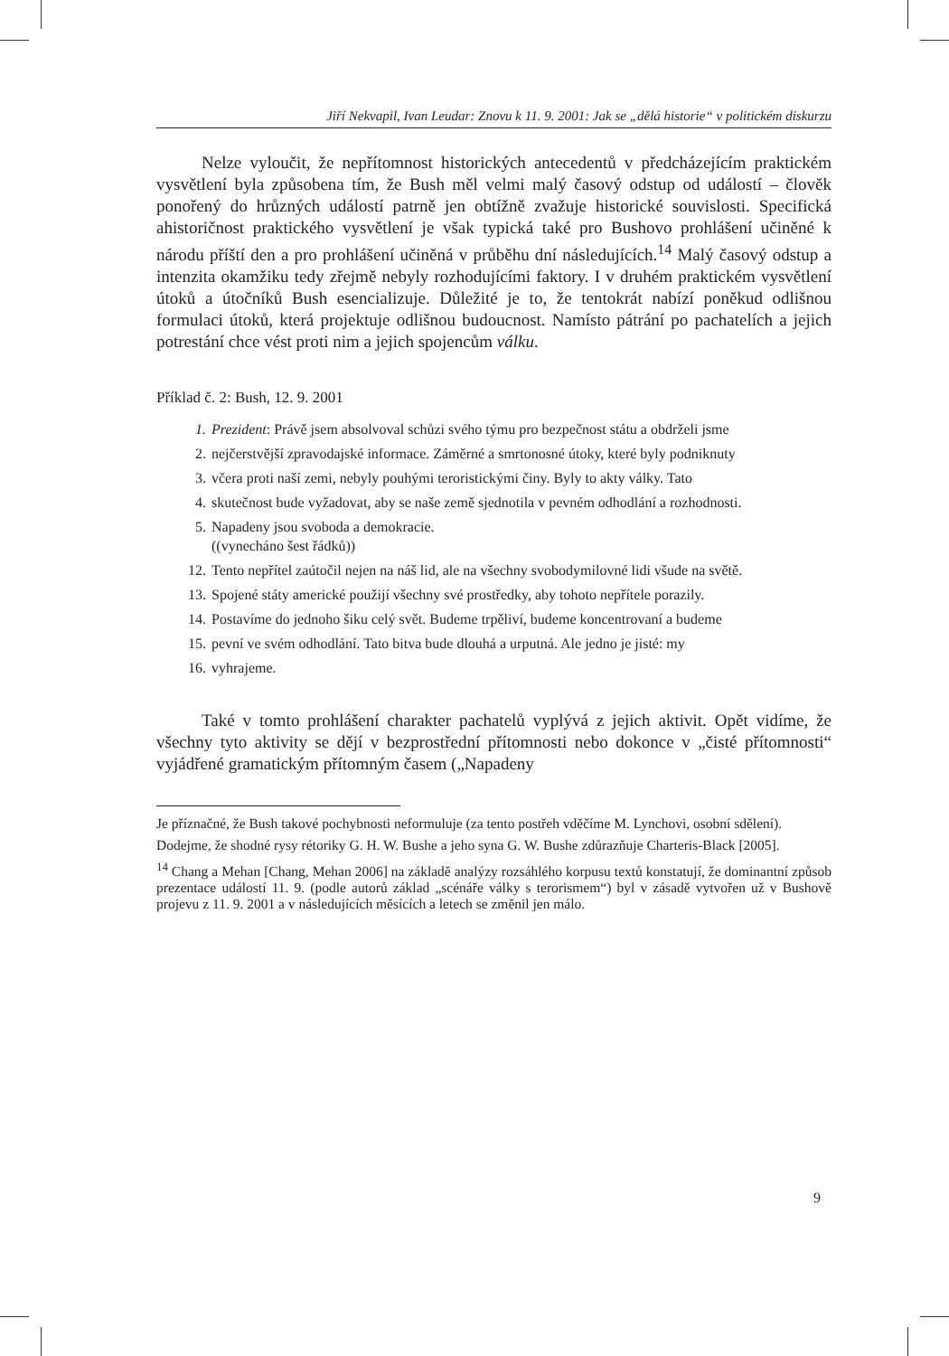Jiří Nekvapil, Ivan Leudar: Znovu k 11. 9. 2001: Jak se „dělá historie“ v politickém diskurzu
Nelze vyloučit, že nepřítomnost historických antecedentů v předcházejícím praktickém vysvětlení byla způsobena tím, že Bush měl velmi malý časový odstup od událostí – člověk ponořený do hrůzných událostí patrně jen obtížně zvažuje historické souvislosti. Specifická ahistoričnost praktického vysvětlení je však typická také pro Bushovo prohlášení učiněné k národu příští den a pro prohlášení učiněná v průběhu dní následujících.<sup>14</sup> Malý časový odstup a intenzita okamžiku tedy zřejmě nebyly rozhodujícími faktory. I v druhém praktickém vysvětlení útoků a útočníků Bush esencializuje. Důležité je to, že tentokrát nabízí poněkud odlišnou formulaci útoků, která projektuje odlišnou budoucnost. Namísto pátrání po pachatelích a jejich potrestání chce vést proti nim a jejich spojencům válku.
Příklad č. 2: Bush, 12. 9. 2001
1. Prezident: Právě jsem absolvoval schůzi svého týmu pro bezpečnost státu a obdrželi jsme
2. nejčerstvější zpravodajské informace. Záměrné a smrtonosné útoky, které byly podniknuty
3. včera proti naší zemi, nebyly pouhými teroristickými činy. Byly to akty války. Tato
4. skutečnost bude vyžadovat, aby se naše země sjednotila v pevném odhodlání a rozhodnosti.
5. Napadeny jsou svoboda a demokracie.
((vynecháno šest řádků))
12. Tento nepřítel zaútočil nejen na náš lid, ale na všechny svobodymilovné lidi všude na světě.
13. Spojené státy americké použijí všechny své prostředky, aby tohoto nepřítele porazily.
14. Postavíme do jednoho šiku celý svět. Budeme trpěliví, budeme koncentrovaní a budeme
15. pevní ve svém odhodlání. Tato bitva bude dlouhá a urputná. Ale jedno je jisté: my
16. vyhrajeme.
Také v tomto prohlášení charakter pachatelů vyplývá z jejich aktivit. Opět vidíme, že všechny tyto aktivity se dějí v bezprostřední přítomnosti nebo dokonce v „čisté přítomnosti“ vyjádřené gramatickým přítomným časem („Napadeny
Je příznačné, že Bush takové pochybnosti neformuluje (za tento postřeh vděčíme M. Lynchovi, osobní sdělení).
Dodejme, že shodné rysy rétoriky G. H. W. Bushe a jeho syna G. W. Bushe zdůrazňuje Charteris-Black [2005].
<sup>14</sup> Chang a Mehan [Chang, Mehan 2006] na základě analýzy rozsáhlého korpusu textů konstatují, že dominantní způsob prezentace událostí 11. 9. (podle autorů základ „scénáře války s terorismem“) byl v zásadě vytvořen už v Bushově projevu z 11. 9. 2001 a v následujících měsících a letech se změnil jen málo.
9